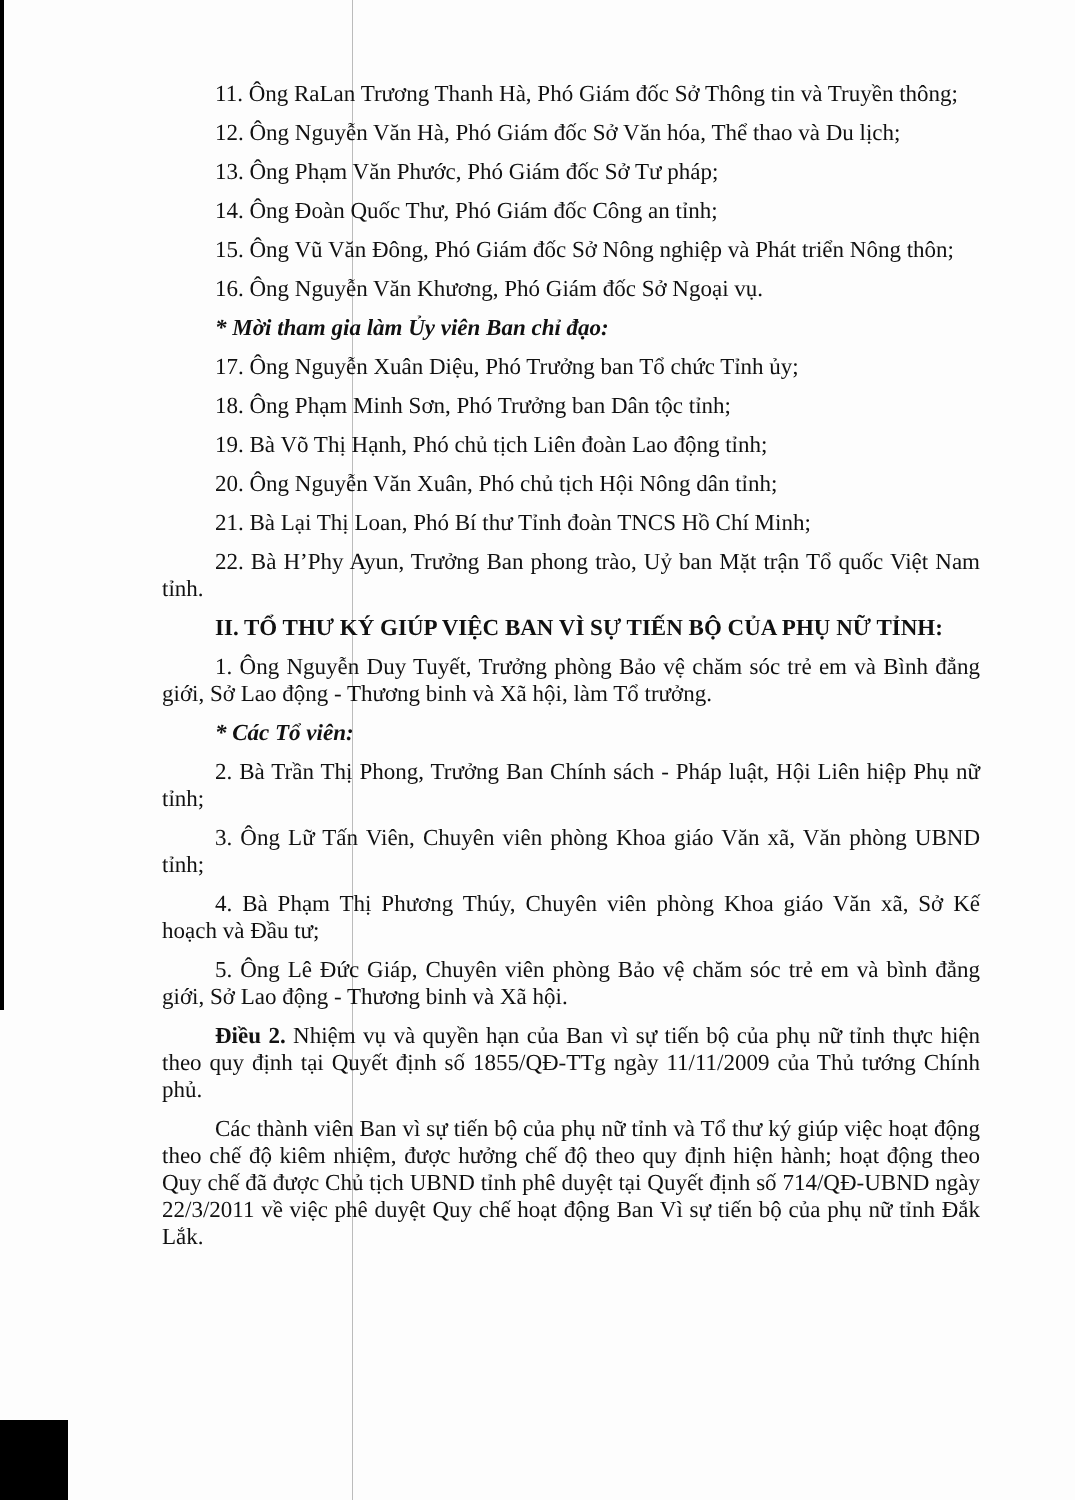11. Ông RaLan Trương Thanh Hà, Phó Giám đốc Sở Thông tin và Truyền thông;
12. Ông Nguyễn Văn Hà, Phó Giám đốc Sở Văn hóa, Thể thao và Du lịch;
13. Ông Phạm Văn Phước, Phó Giám đốc Sở Tư pháp;
14. Ông Đoàn Quốc Thư, Phó Giám đốc Công an tỉnh;
15. Ông Vũ Văn Đông, Phó Giám đốc Sở Nông nghiệp và Phát triển Nông thôn;
16. Ông Nguyễn Văn Khương, Phó Giám đốc Sở Ngoại vụ.
* Mời tham gia làm Ủy viên Ban chỉ đạo:
17. Ông Nguyễn Xuân Diệu, Phó Trưởng ban Tổ chức Tỉnh ủy;
18. Ông Phạm Minh Sơn, Phó Trưởng ban Dân tộc tỉnh;
19. Bà Võ Thị Hạnh, Phó chủ tịch Liên đoàn Lao động tỉnh;
20. Ông Nguyễn Văn Xuân, Phó chủ tịch Hội Nông dân tỉnh;
21. Bà Lại Thị Loan, Phó Bí thư Tỉnh đoàn TNCS Hồ Chí Minh;
22. Bà H’Phy Ayun, Trưởng Ban phong trào, Uỷ ban Mặt trận Tổ quốc Việt Nam tỉnh.
II. TỔ THƯ KÝ GIÚP VIỆC BAN VÌ SỰ TIẾN BỘ CỦA PHỤ NỮ TỈNH:
1. Ông Nguyễn Duy Tuyết, Trưởng phòng Bảo vệ chăm sóc trẻ em và Bình đẳng giới, Sở Lao động - Thương binh và Xã hội, làm Tổ trưởng.
* Các Tổ viên:
2. Bà Trần Thị Phong, Trưởng Ban Chính sách - Pháp luật, Hội Liên hiệp Phụ nữ tỉnh;
3. Ông Lữ Tấn Viên, Chuyên viên phòng Khoa giáo Văn xã, Văn phòng UBND tỉnh;
4. Bà Phạm Thị Phương Thúy, Chuyên viên phòng Khoa giáo Văn xã, Sở Kế hoạch và Đầu tư;
5. Ông Lê Đức Giáp, Chuyên viên phòng Bảo vệ chăm sóc trẻ em và bình đẳng giới, Sở Lao động - Thương binh và Xã hội.
Điều 2. Nhiệm vụ và quyền hạn của Ban vì sự tiến bộ của phụ nữ tỉnh thực hiện theo quy định tại Quyết định số 1855/QĐ-TTg ngày 11/11/2009 của Thủ tướng Chính phủ.
Các thành viên Ban vì sự tiến bộ của phụ nữ tỉnh và Tổ thư ký giúp việc hoạt động theo chế độ kiêm nhiệm, được hưởng chế độ theo quy định hiện hành; hoạt động theo Quy chế đã được Chủ tịch UBND tỉnh phê duyệt tại Quyết định số 714/QĐ-UBND ngày 22/3/2011 về việc phê duyệt Quy chế hoạt động Ban Vì sự tiến bộ của phụ nữ tỉnh Đắk Lắk.